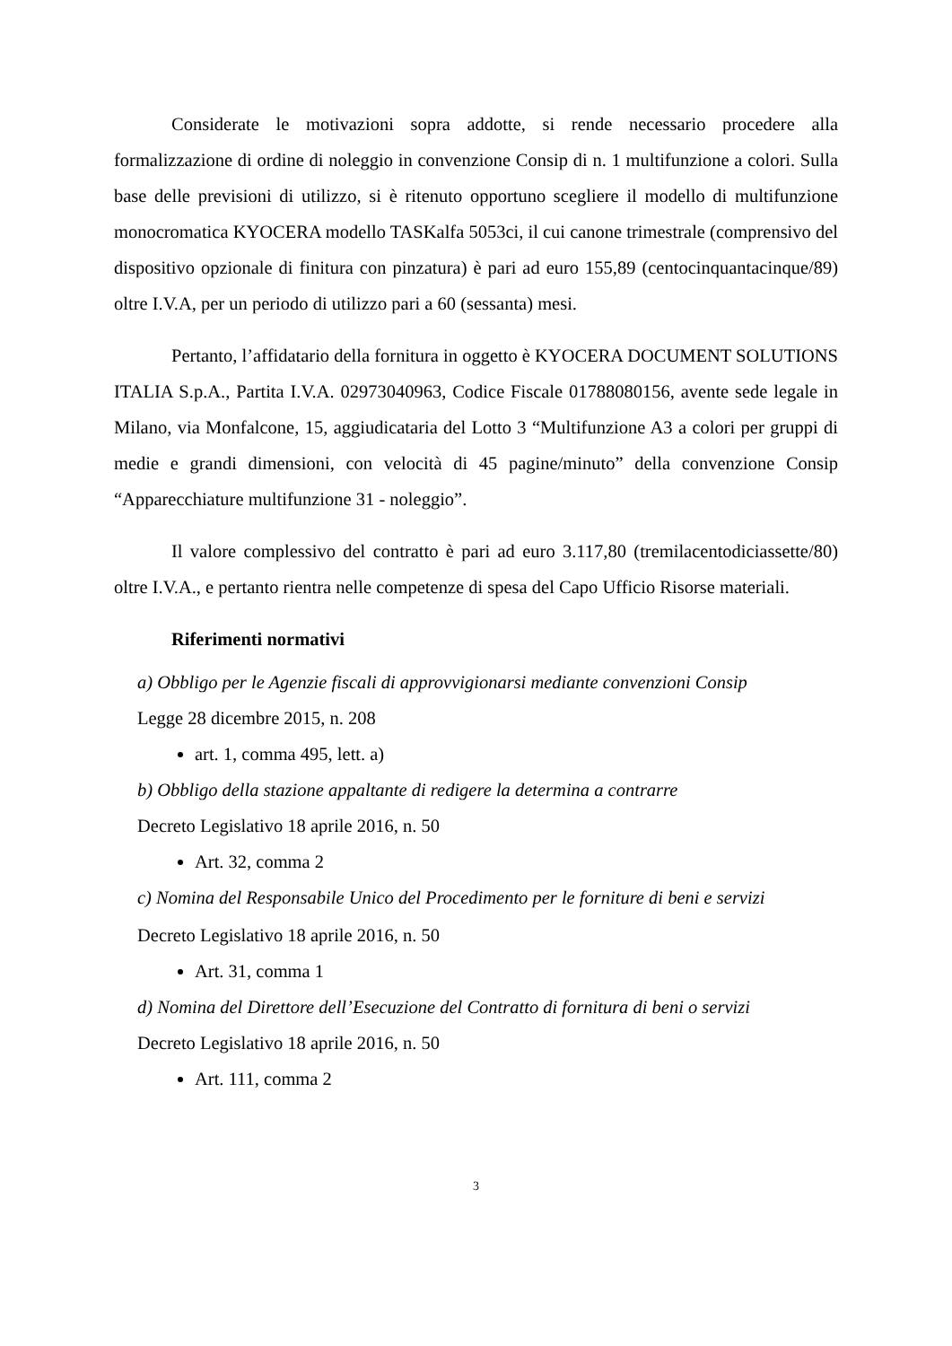Considerate le motivazioni sopra addotte, si rende necessario procedere alla formalizzazione di ordine di noleggio in convenzione Consip di n. 1 multifunzione a colori. Sulla base delle previsioni di utilizzo, si è ritenuto opportuno scegliere il modello di multifunzione monocromatica KYOCERA modello TASKalfa 5053ci, il cui canone trimestrale (comprensivo del dispositivo opzionale di finitura con pinzatura) è pari ad euro 155,89 (centocinquantacinque/89) oltre I.V.A, per un periodo di utilizzo pari a 60 (sessanta) mesi.
Pertanto, l’affidatario della fornitura in oggetto è KYOCERA DOCUMENT SOLUTIONS ITALIA S.p.A., Partita I.V.A. 02973040963, Codice Fiscale 01788080156, avente sede legale in Milano, via Monfalcone, 15, aggiudicataria del Lotto 3 “Multifunzione A3 a colori per gruppi di medie e grandi dimensioni, con velocità di 45 pagine/minuto” della convenzione Consip “Apparecchiature multifunzione 31 - noleggio”.
Il valore complessivo del contratto è pari ad euro 3.117,80 (tremilacentodiciassette/80) oltre I.V.A., e pertanto rientra nelle competenze di spesa del Capo Ufficio Risorse materiali.
Riferimenti normativi
a) Obbligo per le Agenzie fiscali di approvvigionarsi mediante convenzioni Consip
Legge 28 dicembre 2015, n. 208
art. 1, comma 495, lett. a)
b) Obbligo della stazione appaltante di redigere la determina a contrarre
Decreto Legislativo 18 aprile 2016, n. 50
Art. 32, comma 2
c) Nomina del Responsabile Unico del Procedimento per le forniture di beni e servizi
Decreto Legislativo 18 aprile 2016, n. 50
Art. 31, comma 1
d) Nomina del Direttore dell’Esecuzione del Contratto di fornitura di beni o servizi
Decreto Legislativo 18 aprile 2016, n. 50
Art. 111, comma 2
3